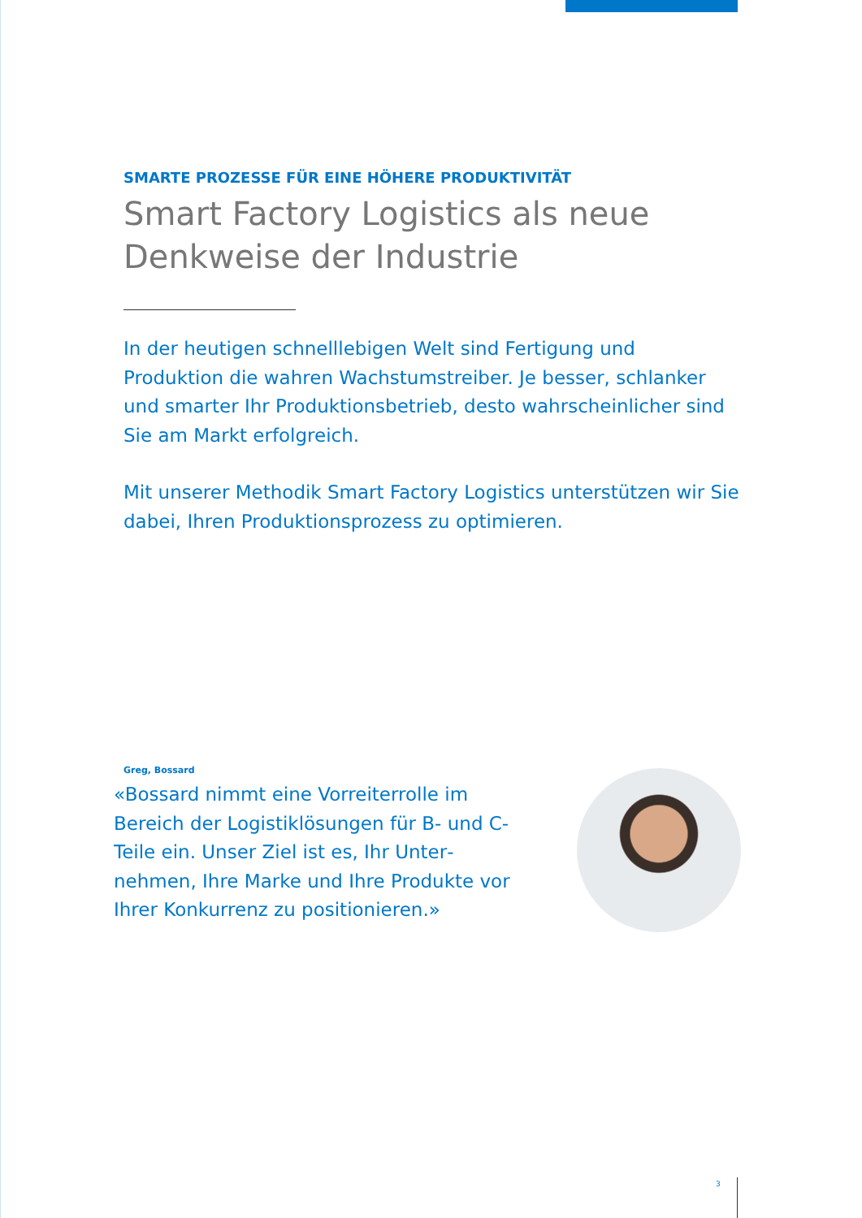SMARTE PROZESSE FÜR EINE HÖHERE PRODUKTIVITÄT
Smart Factory Logistics als neue Denkweise der Industrie
In der heutigen schnelllebigen Welt sind Fertigung und Produktion die wahren Wachstumstreiber. Je besser, schlanker und smarter Ihr Produktionsbetrieb, desto wahrscheinlicher sind Sie am Markt erfolgreich.
Mit unserer Methodik Smart Factory Logistics unterstützen wir Sie dabei, Ihren Produktionsprozess zu optimieren.
Greg, Bossard
«Bossard nimmt eine Vorreiterrolle im Bereich der Logistiklösungen für B- und C-Teile ein. Unser Ziel ist es, Ihr Unter­nehmen, Ihre Marke und Ihre Produkte vor Ihrer Konkurrenz zu positionieren.»
3